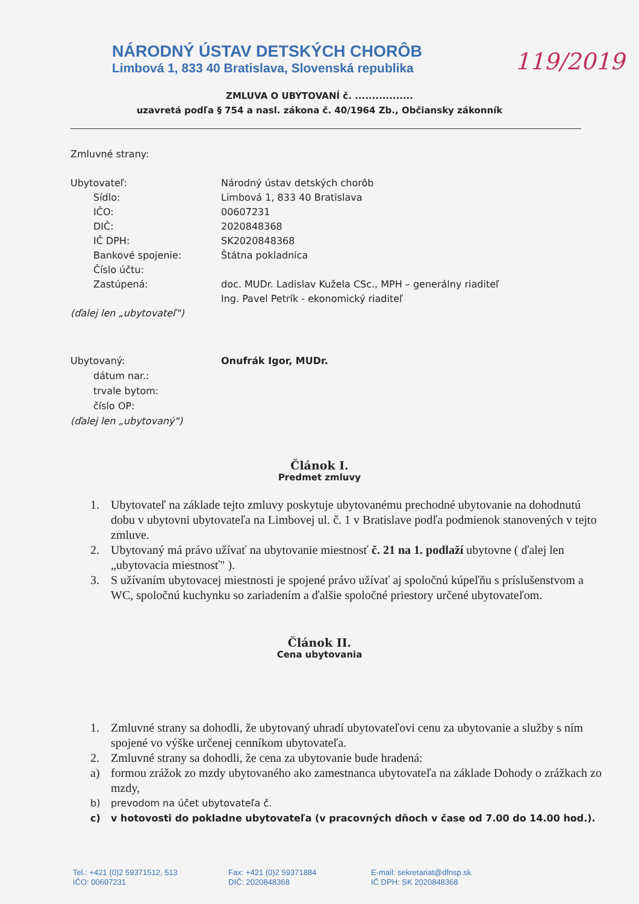119/2019
NÁRODNÝ ÚSTAV DETSKÝCH CHORÔB
Limbová 1, 833 40 Bratislava, Slovenská republika
ZMLUVA O UBYTOVANÍ č. .................
uzavretá podľa § 754 a nasl. zákona č. 40/1964 Zb., Občiansky zákonník
Zmluvné strany:
Ubytovateľ: Národný ústav detských chorôb
Sídlo: Limbová 1, 833 40 Bratislava
IČO: 00607231
DIČ: 2020848368
IČ DPH: SK2020848368
Bankové spojenie: Štátna pokladnica
Číslo účtu:
Zastúpená: doc. MUDr. Ladislav Kužela CSc., MPH – generálny riaditeľ
Ing. Pavel Petrík - ekonomický riaditeľ
(ďalej len „ubytovateľ")
Ubytovaný: Onufrák Igor, MUDr.
dátum nar.:
trvale bytom:
číslo OP:
(ďalej len „ubytovaný")
Článok I.
Predmet zmluvy
1. Ubytovateľ na základe tejto zmluvy poskytuje ubytovanému prechodné ubytovanie na dohodnutú dobu v ubytovni ubytovateľa na Limbovej ul. č. 1 v Bratislave podľa podmienok stanovených v tejto zmluve.
2. Ubytovaný má právo užívať na ubytovanie miestnosť č. 21 na 1. podlaží ubytovne ( ďalej len „ubytovacia miestnosť" ).
3. S užívaním ubytovacej miestnosti je spojené právo užívať aj spoločnú kúpeľňu s príslušenstvom a WC, spoločnú kuchynku so zariadením a ďalšie spoločné priestory určené ubytovateľom.
Článok II.
Cena ubytovania
1. Zmluvné strany sa dohodli, že ubytovaný uhradí ubytovateľovi cenu za ubytovanie a služby s ním spojené vo výške určenej cenníkom ubytovateľa.
2. Zmluvné strany sa dohodli, že cena za ubytovanie bude hradená:
a) formou zrážok zo mzdy ubytovaného ako zamestnanca ubytovateľa na základe Dohody o zrážkach zo mzdy,
b) prevodom na účet ubytovateľa č.
c) v hotovosti do pokladne ubytovateľa (v pracovných dňoch v čase od 7.00 do 14.00 hod.).
Tel.: +421 (0)2 59371512, 513
IČO: 00607231
Fax: +421 (0)2 59371884
DIČ: 2020848368
E-mail: sekretariat@dfnsp.sk
IČ DPH: SK 2020848368